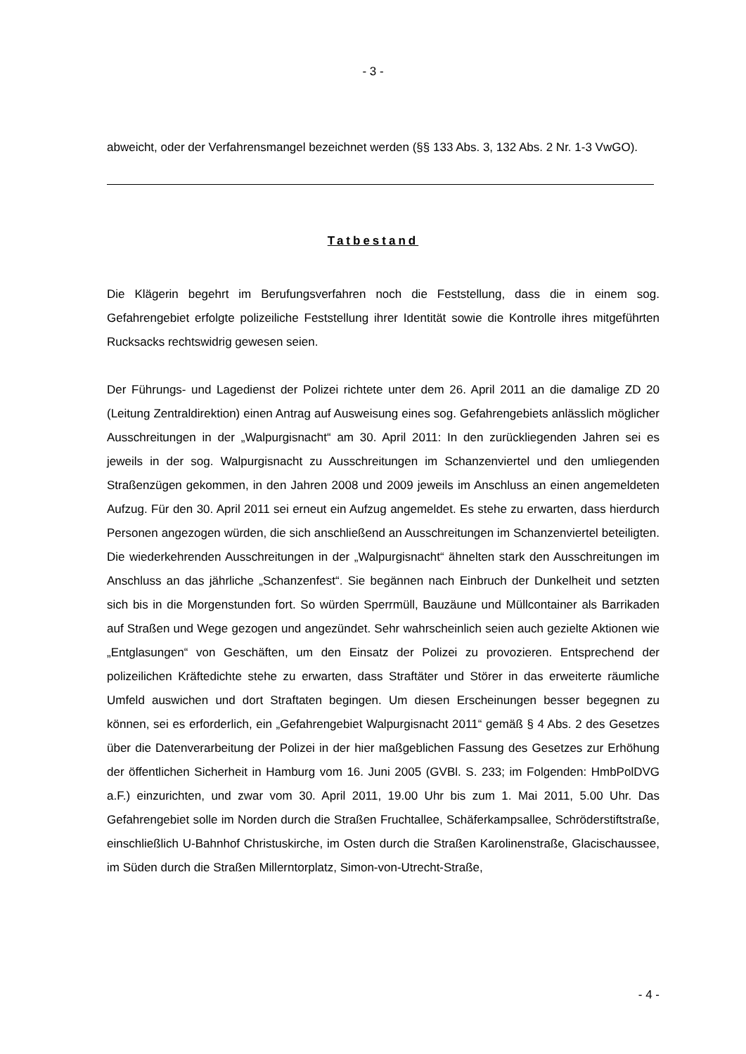- 3 -
abweicht, oder der Verfahrensmangel bezeichnet werden (§§ 133 Abs. 3, 132 Abs. 2 Nr. 1-3 VwGO).
Tatbestand
Die Klägerin begehrt im Berufungsverfahren noch die Feststellung, dass die in einem sog. Gefahrengebiet erfolgte polizeiliche Feststellung ihrer Identität sowie die Kontrolle ihres mitgeführten Rucksacks rechtswidrig gewesen seien.
Der Führungs- und Lagedienst der Polizei richtete unter dem 26. April 2011 an die damalige ZD 20 (Leitung Zentraldirektion) einen Antrag auf Ausweisung eines sog. Gefahrengebiets anlässlich möglicher Ausschreitungen in der „Walpurgisnacht“ am 30. April 2011: In den zurückliegenden Jahren sei es jeweils in der sog. Walpurgisnacht zu Ausschreitungen im Schanzenviertel und den umliegenden Straßenzügen gekommen, in den Jahren 2008 und 2009 jeweils im Anschluss an einen angemeldeten Aufzug. Für den 30. April 2011 sei erneut ein Aufzug angemeldet. Es stehe zu erwarten, dass hierdurch Personen angezogen würden, die sich anschließend an Ausschreitungen im Schanzenviertel beteiligten. Die wiederkehrenden Ausschreitungen in der „Walpurgisnacht“ ähnelten stark den Ausschreitungen im Anschluss an das jährliche „Schanzenfest“. Sie begännen nach Einbruch der Dunkelheit und setzten sich bis in die Morgenstunden fort. So würden Sperrmüll, Bauzäune und Müllcontainer als Barrikaden auf Straßen und Wege gezogen und angezündet. Sehr wahrscheinlich seien auch gezielte Aktionen wie „Entglasungen“ von Geschäften, um den Einsatz der Polizei zu provozieren. Entsprechend der polizeilichen Kräftedichte stehe zu erwarten, dass Straftäter und Störer in das erweiterte räumliche Umfeld auswichen und dort Straftaten begingen. Um diesen Erscheinungen besser begegnen zu können, sei es erforderlich, ein „Gefahrengebiet Walpurgisnacht 2011“ gemäß § 4 Abs. 2 des Gesetzes über die Datenverarbeitung der Polizei in der hier maßgeblichen Fassung des Gesetzes zur Erhöhung der öffentlichen Sicherheit in Hamburg vom 16. Juni 2005 (GVBl. S. 233; im Folgenden: HmbPolDVG a.F.) einzurichten, und zwar vom 30. April 2011, 19.00 Uhr bis zum 1. Mai 2011, 5.00 Uhr. Das Gefahrengebiet solle im Norden durch die Straßen Fruchtallee, Schäferkampsallee, Schröderstiftstraße, einschließlich U-Bahnhof Christuskirche, im Osten durch die Straßen Karolinenstraße, Glacischaussee, im Süden durch die Straßen Millerntorplatz, Simon-von-Utrecht-Straße,
- 4 -